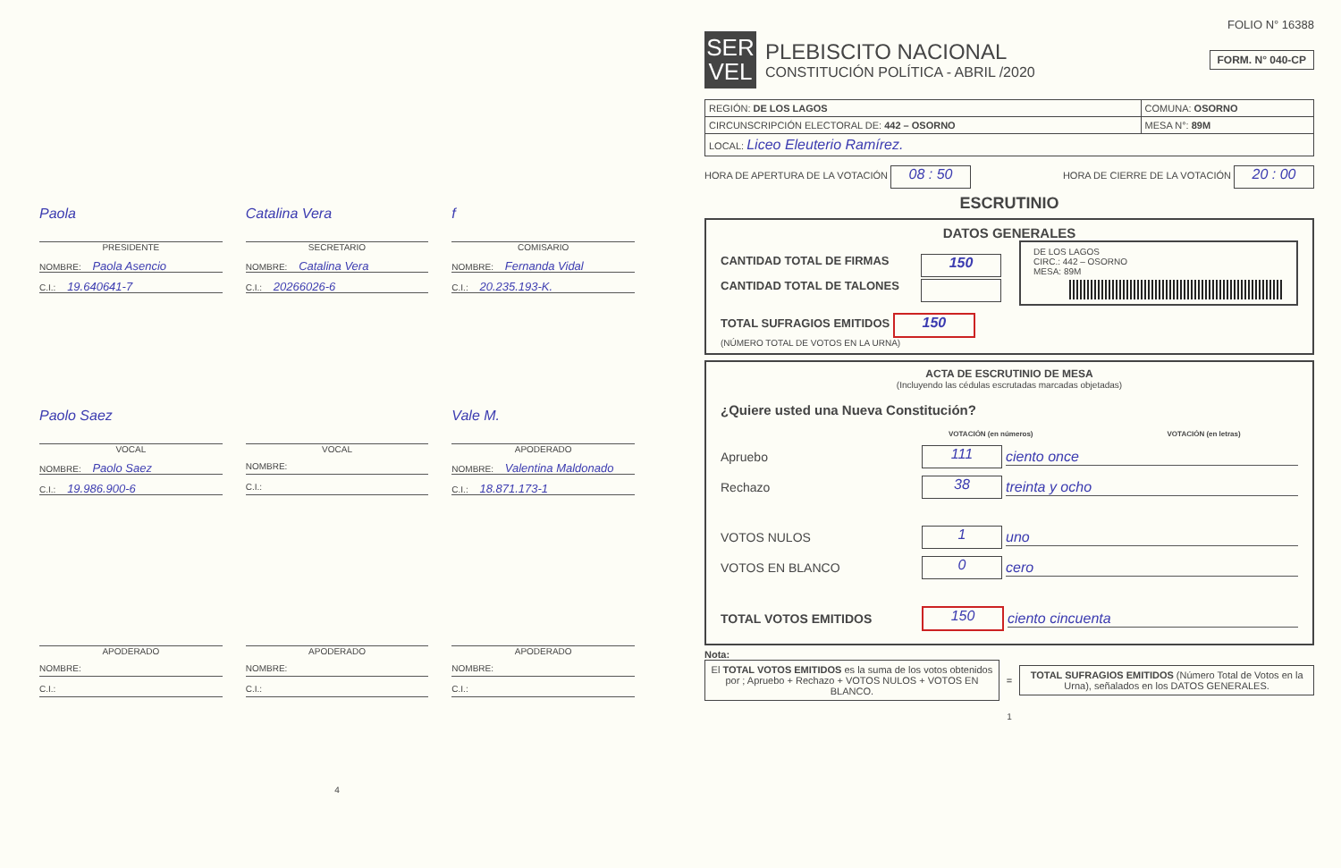Paola
PRESIDENTE
NOMBRE: Paola Asencio
C.I.: 19.640641-7
Catalina Vera
SECRETARIO
NOMBRE: Catalina Vera
C.I.: 20266026-6
f
COMISARIO
NOMBRE: Fernanda Vidal
C.I.: 20.235.193-K.
Paolo Saez
VOCAL
NOMBRE: Paolo Saez
C.I.: 19.986.900-6
VOCAL
NOMBRE:
C.I.:
Vale M.
APODERADO
NOMBRE: Valentina Maldonado
C.I.: 18.871.173-1
APODERADO
NOMBRE:
C.I.:
APODERADO
NOMBRE:
C.I.:
APODERADO
NOMBRE:
C.I.:
4
FOLIO N° 16388
SER
VEL
PLEBISCITO NACIONAL
CONSTITUCIÓN POLÍTICA - ABRIL /2020
FORM. N° 040-CP
| REGIÓN: DE LOS LAGOS | COMUNA: OSORNO |
| CIRCUNSCRIPCIÓN ELECTORAL DE: 442 – OSORNO | MESA N°: 89M |
| LOCAL: Liceo Eleuterio Ramírez. | |
HORA DE APERTURA DE LA VOTACIÓN 08 : 50 HORA DE CIERRE DE LA VOTACIÓN 20 : 00
ESCRUTINIO
DATOS GENERALES
CANTIDAD TOTAL DE FIRMAS 150
CANTIDAD TOTAL DE TALONES
DE LOS LAGOS
CIRC.: 442 – OSORNO
MESA: 89M
TOTAL SUFRAGIOS EMITIDOS 150
(NÚMERO TOTAL DE VOTOS EN LA URNA)
ACTA DE ESCRUTINIO DE MESA
(Incluyendo las cédulas escrutadas marcadas objetadas)
¿Quiere usted una Nueva Constitución?
VOTACIÓN (en números) VOTACIÓN (en letras)
Apruebo 111 ciento once
Rechazo 38 treinta y ocho
VOTOS NULOS 1 uno
VOTOS EN BLANCO 0 cero
TOTAL VOTOS EMITIDOS 150 ciento cincuenta
Nota:
El TOTAL VOTOS EMITIDOS es la suma de los votos obtenidos por ; Apruebo + Rechazo + VOTOS NULOS + VOTOS EN BLANCO.
=
TOTAL SUFRAGIOS EMITIDOS (Número Total de Votos en la Urna), señalados en los DATOS GENERALES.
1